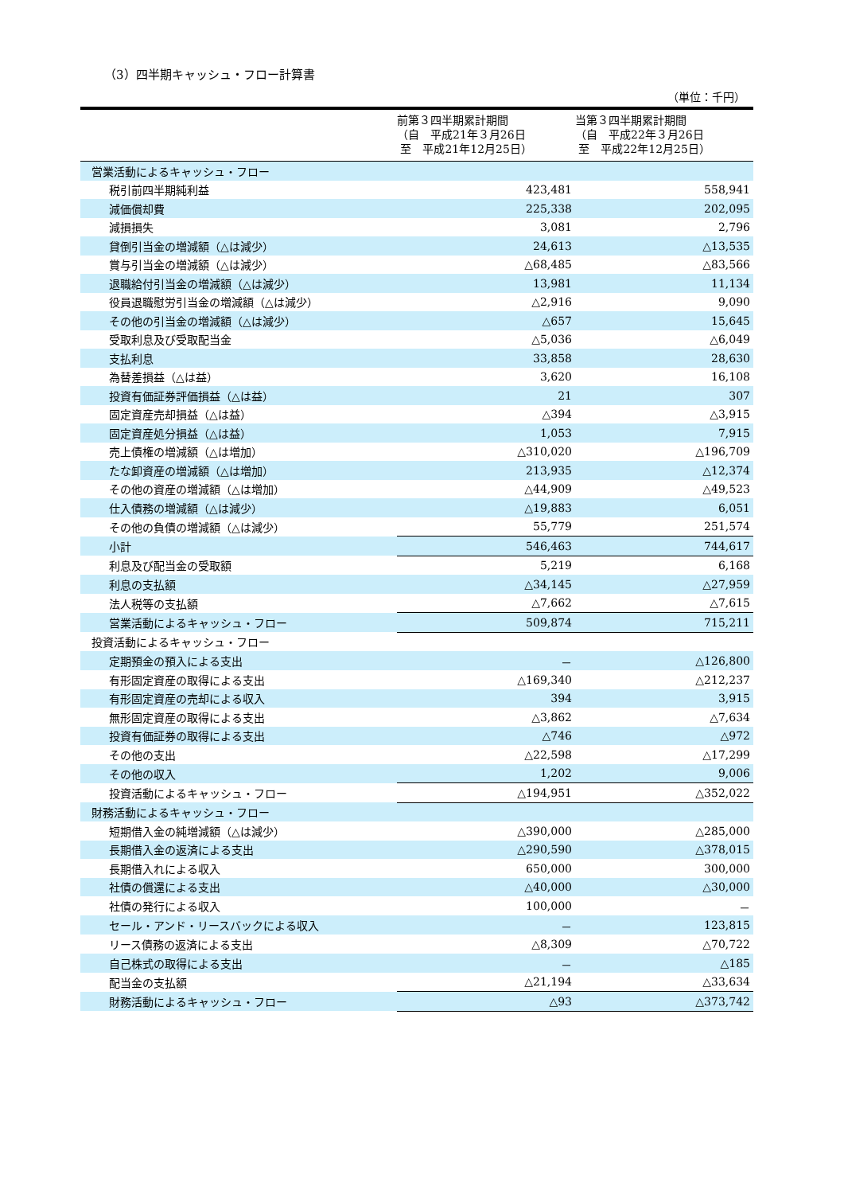（3）四半期キャッシュ・フロー計算書
（単位：千円）
| | 前第３四半期累計期間 （自 平成21年３月26日 至 平成21年12月25日） | 当第３四半期累計期間 （自 平成22年３月26日 至 平成22年12月25日） |
| --- | --- | --- |
| 営業活動によるキャッシュ・フロー | | |
| 税引前四半期純利益 | 423,481 | 558,941 |
| 減価償却費 | 225,338 | 202,095 |
| 減損損失 | 3,081 | 2,796 |
| 貸倒引当金の増減額（△は減少） | 24,613 | △13,535 |
| 賞与引当金の増減額（△は減少） | △68,485 | △83,566 |
| 退職給付引当金の増減額（△は減少） | 13,981 | 11,134 |
| 役員退職慰労引当金の増減額（△は減少） | △2,916 | 9,090 |
| その他の引当金の増減額（△は減少） | △657 | 15,645 |
| 受取利息及び受取配当金 | △5,036 | △6,049 |
| 支払利息 | 33,858 | 28,630 |
| 為替差損益（△は益） | 3,620 | 16,108 |
| 投資有価証券評価損益（△は益） | 21 | 307 |
| 固定資産売却損益（△は益） | △394 | △3,915 |
| 固定資産処分損益（△は益） | 1,053 | 7,915 |
| 売上債権の増減額（△は増加） | △310,020 | △196,709 |
| たな卸資産の増減額（△は増加） | 213,935 | △12,374 |
| その他の資産の増減額（△は増加） | △44,909 | △49,523 |
| 仕入債務の増減額（△は減少） | △19,883 | 6,051 |
| その他の負債の増減額（△は減少） | 55,779 | 251,574 |
| 小計 | 546,463 | 744,617 |
| 利息及び配当金の受取額 | 5,219 | 6,168 |
| 利息の支払額 | △34,145 | △27,959 |
| 法人税等の支払額 | △7,662 | △7,615 |
| 営業活動によるキャッシュ・フロー | 509,874 | 715,211 |
| 投資活動によるキャッシュ・フロー | | |
| 定期預金の預入による支出 | － | △126,800 |
| 有形固定資産の取得による支出 | △169,340 | △212,237 |
| 有形固定資産の売却による収入 | 394 | 3,915 |
| 無形固定資産の取得による支出 | △3,862 | △7,634 |
| 投資有価証券の取得による支出 | △746 | △972 |
| その他の支出 | △22,598 | △17,299 |
| その他の収入 | 1,202 | 9,006 |
| 投資活動によるキャッシュ・フロー | △194,951 | △352,022 |
| 財務活動によるキャッシュ・フロー | | |
| 短期借入金の純増減額（△は減少） | △390,000 | △285,000 |
| 長期借入金の返済による支出 | △290,590 | △378,015 |
| 長期借入れによる収入 | 650,000 | 300,000 |
| 社債の償還による支出 | △40,000 | △30,000 |
| 社債の発行による収入 | 100,000 | － |
| セール・アンド・リースバックによる収入 | － | 123,815 |
| リース債務の返済による支出 | △8,309 | △70,722 |
| 自己株式の取得による支出 | － | △185 |
| 配当金の支払額 | △21,194 | △33,634 |
| 財務活動によるキャッシュ・フロー | △93 | △373,742 |